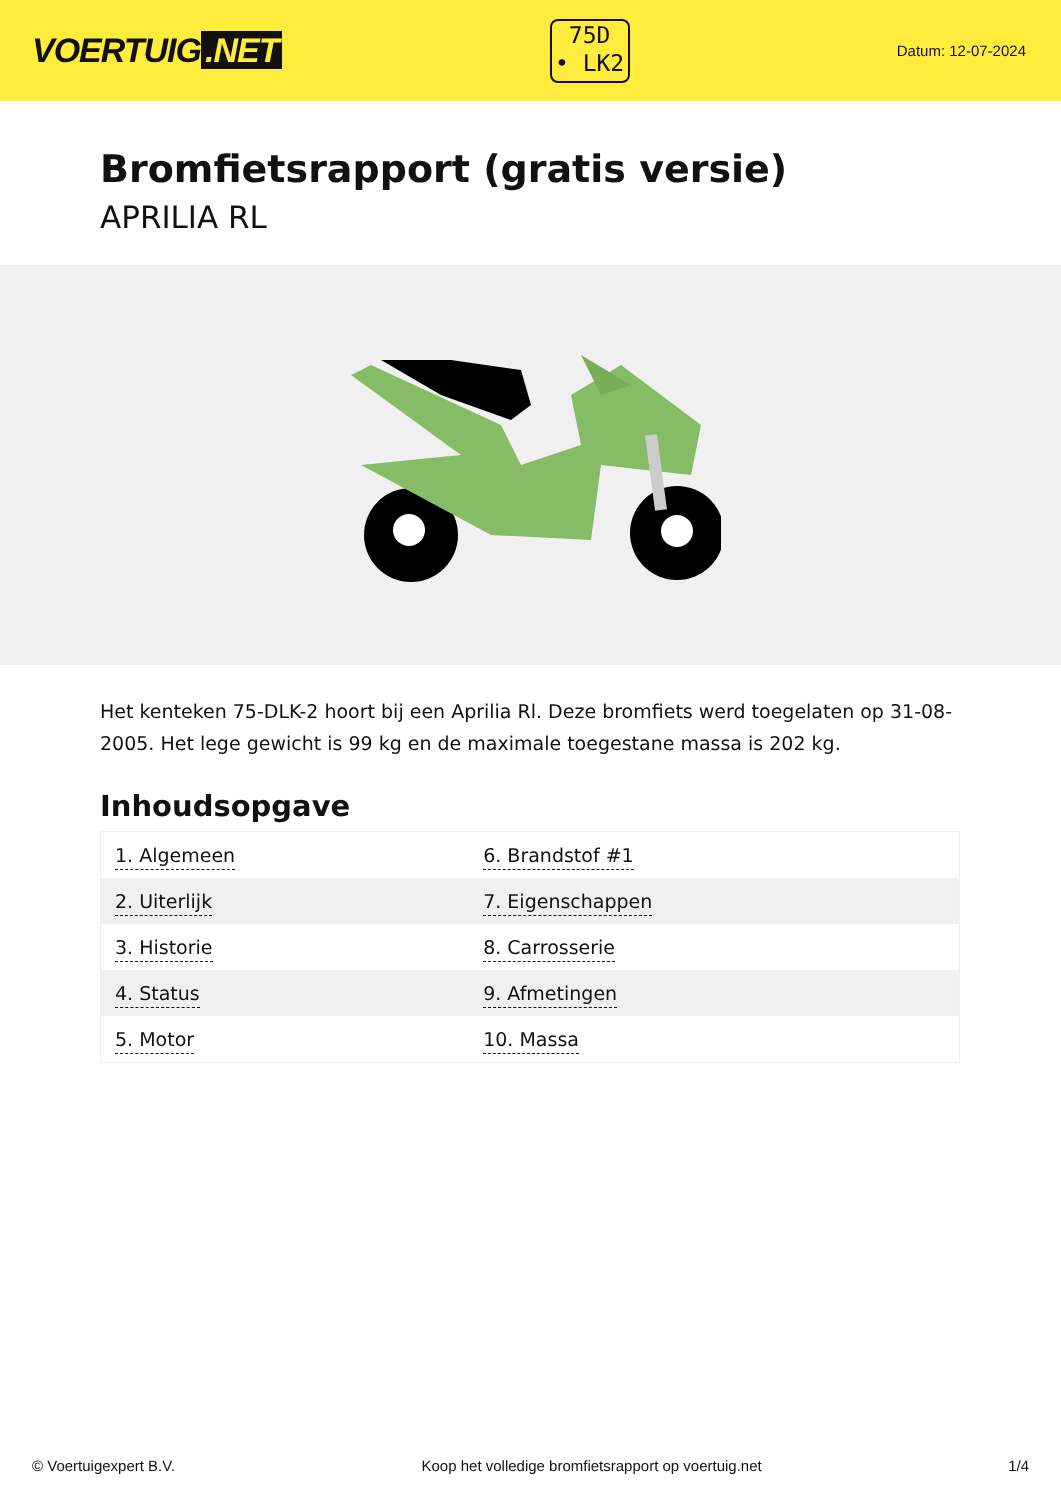VOERTUIG.NET
75D
• LK2
Datum: 12-07-2024
Bromfietsrapport (gratis versie)
APRILIA RL
Het kenteken 75-DLK-2 hoort bij een Aprilia Rl. Deze bromfiets werd toegelaten op 31-08-2005. Het lege gewicht is 99 kg en de maximale toegestane massa is 202 kg.
Inhoudsopgave
| 1. Algemeen | 6. Brandstof #1 |
| 2. Uiterlijk | 7. Eigenschappen |
| 3. Historie | 8. Carrosserie |
| 4. Status | 9. Afmetingen |
| 5. Motor | 10. Massa |
© Voertuigexpert B.V. Koop het volledige bromfietsrapport op voertuig.net 1/4